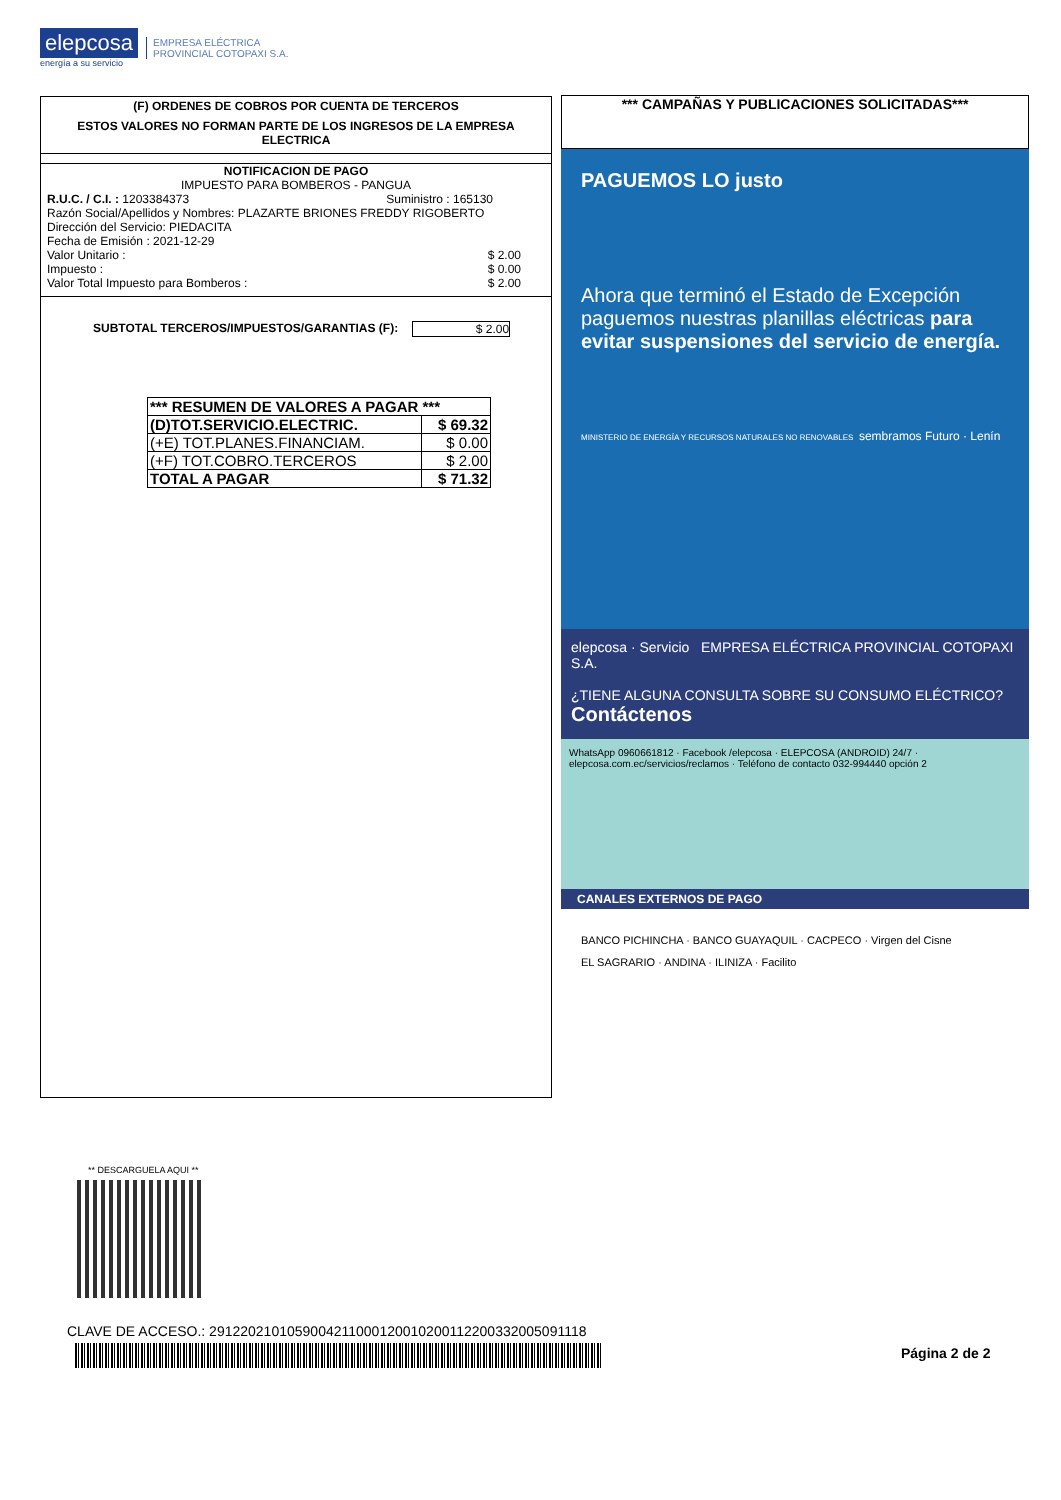elepcosa
energía a su servicio
EMPRESA ELÉCTRICA
PROVINCIAL COTOPAXI S.A.
(F) ORDENES DE COBROS POR CUENTA DE TERCEROS
ESTOS VALORES NO FORMAN PARTE DE LOS INGRESOS DE LA EMPRESA ELECTRICA
NOTIFICACION DE PAGO
IMPUESTO PARA BOMBEROS - PANGUA
R.U.C. / C.I. : 1203384373 Suministro : 165130
Razón Social/Apellidos y Nombres: PLAZARTE BRIONES FREDDY RIGOBERTO
Dirección del Servicio: PIEDACITA
Fecha de Emisión : 2021-12-29
Valor Unitario : $ 2.00
Impuesto : $ 0.00
Valor Total Impuesto para Bomberos : $ 2.00
SUBTOTAL TERCEROS/IMPUESTOS/GARANTIAS (F): $ 2.00
| *** RESUMEN DE VALORES A PAGAR *** | |
| (D)TOT.SERVICIO.ELECTRIC. | $ 69.32 |
| (+E) TOT.PLANES.FINANCIAM. | $ 0.00 |
| (+F) TOT.COBRO.TERCEROS | $ 2.00 |
| TOTAL A PAGAR | $ 71.32 |
*** CAMPAÑAS Y PUBLICACIONES SOLICITADAS***
PAGUEMOS LO justo
Ahora que terminó el Estado de Excepción paguemos nuestras planillas eléctricas para evitar suspensiones del servicio de energía.
MINISTERIO DE ENERGÍA Y RECURSOS NATURALES NO RENOVABLES sembramos Futuro · Lenín
elepcosa · Servicio EMPRESA ELÉCTRICA PROVINCIAL COTOPAXI S.A.
¿TIENE ALGUNA CONSULTA SOBRE SU CONSUMO ELÉCTRICO? Contáctenos
WhatsApp 0960661812 · Facebook /elepcosa · ELEPCOSA (ANDROID) 24/7 · elepcosa.com.ec/servicios/reclamos · Teléfono de contacto 032-994440 opción 2
CANALES EXTERNOS DE PAGO
BANCO PICHINCHA · BANCO GUAYAQUIL · CACPECO · Virgen del Cisne
EL SAGRARIO · ANDINA · ILINIZA · Facilito
** DESCARGUELA AQUI **
CLAVE DE ACCESO.: 2912202101059004211000120010200112200332005091118
Página 2 de 2